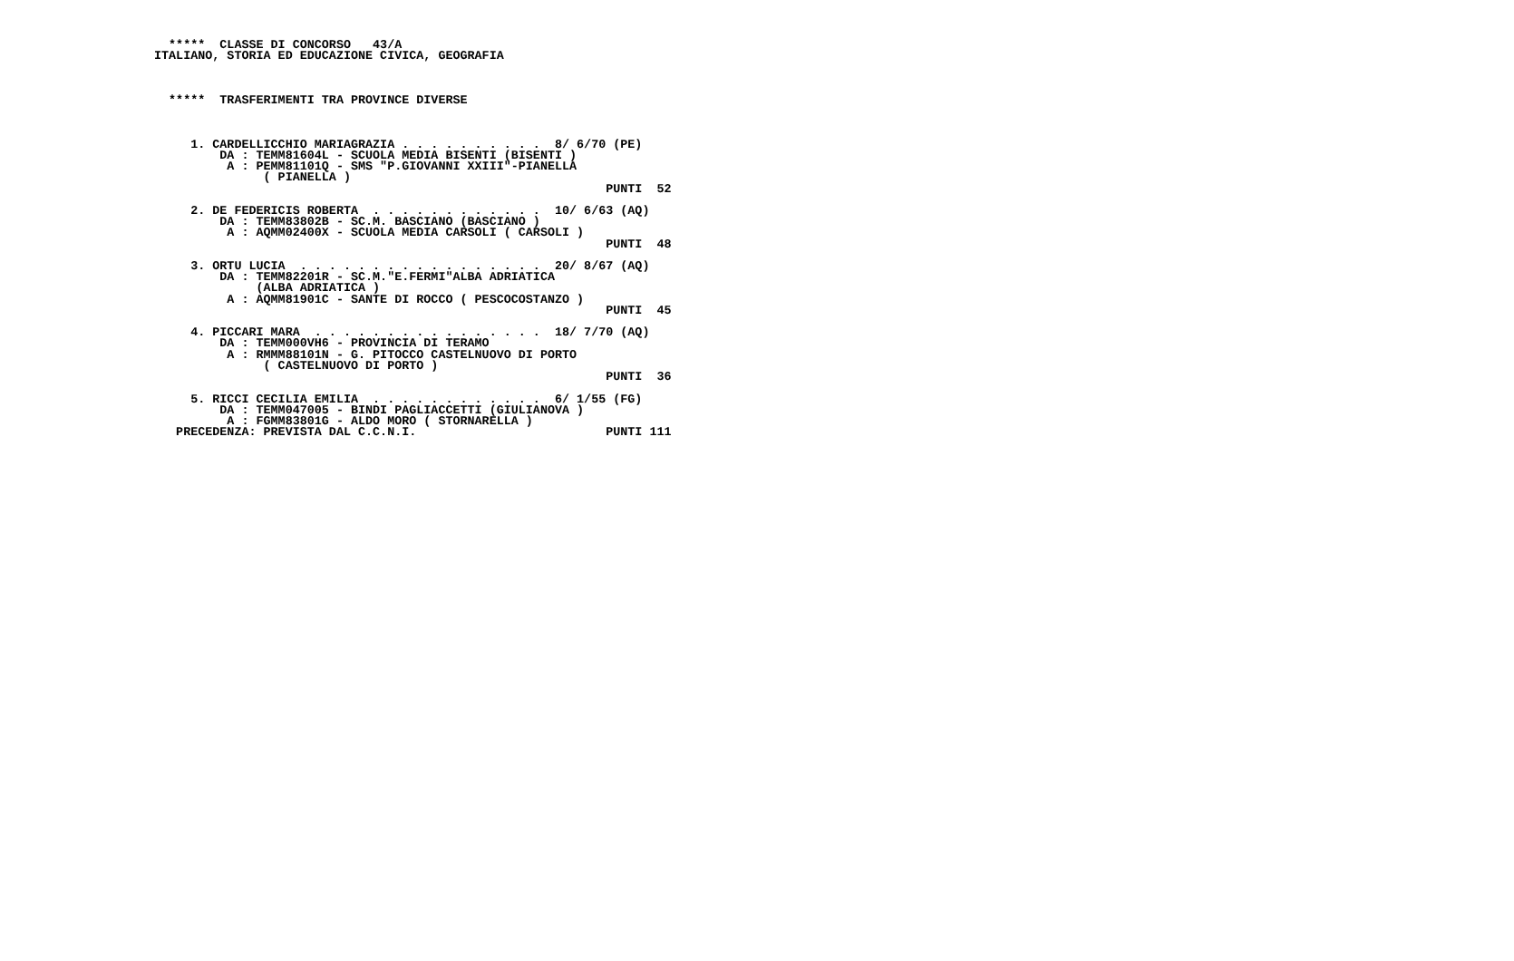*****  CLASSE DI CONCORSO   43/A
ITALIANO, STORIA ED EDUCAZIONE CIVICA, GEOGRAFIA



  *****  TRASFERIMENTI TRA PROVINCE DIVERSE



     1. CARDELLICCHIO MARIAGRAZIA . . . . . . . . . .  8/ 6/70 (PE)
         DA : TEMM81604L - SCUOLA MEDIA BISENTI (BISENTI )
          A : PEMM81101Q - SMS "P.GIOVANNI XXIII"-PIANELLA
               ( PIANELLA )
                                                              PUNTI  52

     2. DE FEDERICIS ROBERTA  . . . . . . . . . . . .  10/ 6/63 (AQ)
         DA : TEMM83802B - SC.M. BASCIANO (BASCIANO )
          A : AQMM02400X - SCUOLA MEDIA CARSOLI ( CARSOLI )
                                                              PUNTI  48

     3. ORTU LUCIA  . . . . . . . . . . . . . . . . .  20/ 8/67 (AQ)
         DA : TEMM82201R - SC.M."E.FERMI"ALBA ADRIATICA
              (ALBA ADRIATICA )
          A : AQMM81901C - SANTE DI ROCCO ( PESCOCOSTANZO )
                                                              PUNTI  45

     4. PICCARI MARA  . . . . . . . . . . . . . . . .  18/ 7/70 (AQ)
         DA : TEMM000VH6 - PROVINCIA DI TERAMO
          A : RMMM88101N - G. PITOCCO CASTELNUOVO DI PORTO
               ( CASTELNUOVO DI PORTO )
                                                              PUNTI  36

     5. RICCI CECILIA EMILIA  . . . . . . . . . . . .  6/ 1/55 (FG)
         DA : TEMM047005 - BINDI PAGLIACCETTI (GIULIANOVA )
          A : FGMM83801G - ALDO MORO ( STORNARELLA )
   PRECEDENZA: PREVISTA DAL C.C.N.I.                          PUNTI 111